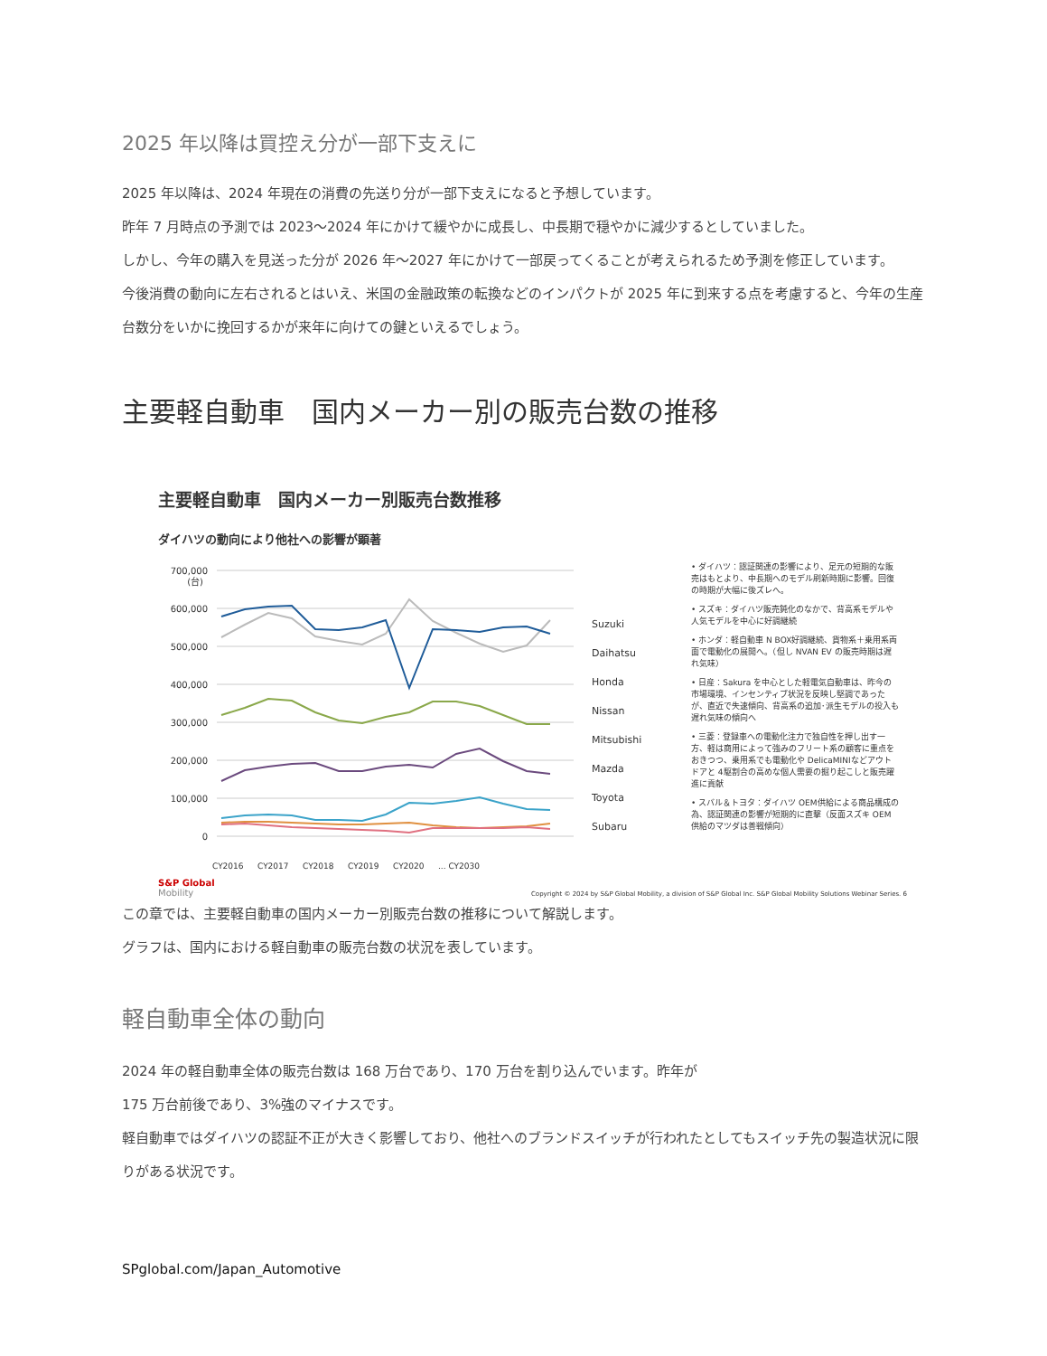2025 年以降は買控え分が一部下支えに
2025 年以降は、2024 年現在の消費の先送り分が一部下支えになると予想しています。
昨年 7 月時点の予測では 2023〜2024 年にかけて緩やかに成長し、中長期で穏やかに減少するとしていました。
しかし、今年の購入を見送った分が 2026 年〜2027 年にかけて一部戻ってくることが考えられるため予測を修正しています。
今後消費の動向に左右されるとはいえ、米国の金融政策の転換などのインパクトが 2025 年に到来する点を考慮すると、今年の生産台数分をいかに挽回するかが来年に向けての鍵といえるでしょう。
主要軽自動車　国内メーカー別の販売台数の推移
主要軽自動車　国内メーカー別販売台数推移
ダイハツの動向により他社への影響が顕著
700,000
(台)
600,000
500,000
400,000
300,000
200,000
100,000
0
Suzuki
Daihatsu
Honda
Nissan
Mitsubishi
Mazda
Toyota
Subaru
CY2016
CY2017
CY2018
CY2019
CY2020
... CY2030
• ダイハツ：認証関連の影響により、足元の短期的な販売はもとより、中長期へのモデル刷新時期に影響。回復の時期が大幅に後ズレへ。
• スズキ：ダイハツ販売鈍化のなかで、背高系モデルや人気モデルを中心に好調継続
• ホンダ：軽自動車 N BOX好調継続、貨物系＋乗用系両面で電動化の展開へ。（但し NVAN EV の販売時期は遅れ気味）
• 日産：Sakura を中心とした軽電気自動車は、昨今の市場環境、インセンティブ状況を反映し堅調であったが、直近で失速傾向、背高系の追加･派生モデルの投入も遅れ気味の傾向へ
• 三菱：登録車への電動化注力で独自性を押し出す一方、軽は商用によって強みのフリート系の顧客に重点をおきつつ、乗用系でも電動化や DelicaMINIなどアウトドアと 4駆割合の高めな個人需要の掘り起こしと販売躍進に貢献
• スバル＆トヨタ：ダイハツ OEM供給による商品構成の為、認証関連の影響が短期的に直撃（反面スズキ OEM供給のマツダは善戦傾向）
S&P Global
Mobility
Copyright © 2024 by S&P Global Mobility, a division of S&P Global Inc. S&P Global Mobility Solutions Webinar Series. 6
この章では、主要軽自動車の国内メーカー別販売台数の推移について解説します。
グラフは、国内における軽自動車の販売台数の状況を表しています。
軽自動車全体の動向
2024 年の軽自動車全体の販売台数は 168 万台であり、170 万台を割り込んでいます。昨年が
175 万台前後であり、3%強のマイナスです。
軽自動車ではダイハツの認証不正が大きく影響しており、他社へのブランドスイッチが行われたとしてもスイッチ先の製造状況に限りがある状況です。
SPglobal.com/Japan_Automotive